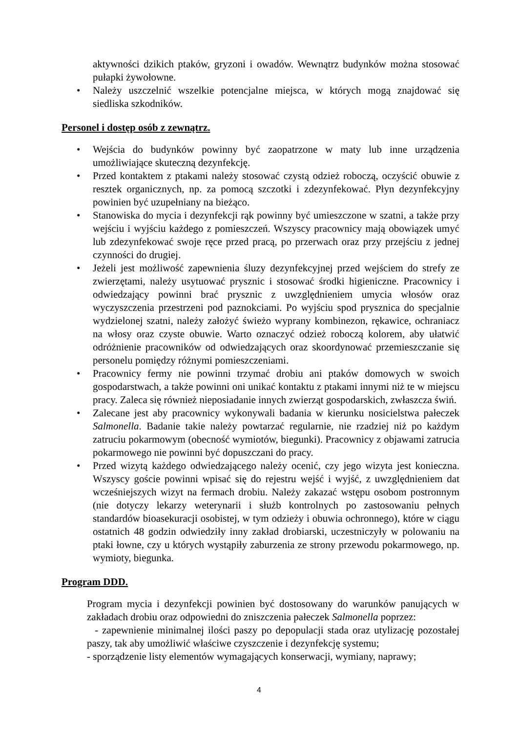aktywności dzikich ptaków, gryzoni i owadów. Wewnątrz budynków można stosować pułapki żywołowne.
• Należy uszczelnić wszelkie potencjalne miejsca, w których mogą znajdować się siedliska szkodników.
Personel i dostęp osób z zewnątrz.
• Wejścia do budynków powinny być zaopatrzone w maty lub inne urządzenia umożliwiające skuteczną dezynfekcję.
• Przed kontaktem z ptakami należy stosować czystą odzież roboczą, oczyścić obuwie z resztek organicznych, np. za pomocą szczotki i zdezynfekować. Płyn dezynfekcyjny powinien być uzupełniany na bieżąco.
• Stanowiska do mycia i dezynfekcji rąk powinny być umieszczone w szatni, a także przy wejściu i wyjściu każdego z pomieszczeń. Wszyscy pracownicy mają obowiązek umyć lub zdezynfekować swoje ręce przed pracą, po przerwach oraz przy przejściu z jednej czynności do drugiej.
• Jeżeli jest możliwość zapewnienia śluzy dezynfekcyjnej przed wejściem do strefy ze zwierzętami, należy usytuować prysznic i stosować środki higieniczne. Pracownicy i odwiedzający powinni brać prysznic z uwzględnieniem umycia włosów oraz wyczyszczenia przestrzeni pod paznokciami. Po wyjściu spod prysznica do specjalnie wydzielonej szatni, należy założyć świeżo wyprany kombinezon, rękawice, ochraniacz na włosy oraz czyste obuwie. Warto oznaczyć odzież roboczą kolorem, aby ułatwić odróżnienie pracowników od odwiedzających oraz skoordynować przemieszczanie się personelu pomiędzy różnymi pomieszczeniami.
• Pracownicy fermy nie powinni trzymać drobiu ani ptaków domowych w swoich gospodarstwach, a także powinni oni unikać kontaktu z ptakami innymi niż te w miejscu pracy. Zaleca się również nieposiadanie innych zwierząt gospodarskich, zwłaszcza świń.
• Zalecane jest aby pracownicy wykonywali badania w kierunku nosicielstwa pałeczek Salmonella. Badanie takie należy powtarzać regularnie, nie rzadziej niż po każdym zatruciu pokarmowym (obecność wymiotów, biegunki). Pracownicy z objawami zatrucia pokarmowego nie powinni być dopuszczani do pracy.
• Przed wizytą każdego odwiedzającego należy ocenić, czy jego wizyta jest konieczna. Wszyscy goście powinni wpisać się do rejestru wejść i wyjść, z uwzględnieniem dat wcześniejszych wizyt na fermach drobiu. Należy zakazać wstępu osobom postronnym (nie dotyczy lekarzy weterynarii i służb kontrolnych po zastosowaniu pełnych standardów bioasekuracji osobistej, w tym odzieży i obuwia ochronnego), które w ciągu ostatnich 48 godzin odwiedziły inny zakład drobiarski, uczestniczyły w polowaniu na ptaki łowne, czy u których wystąpiły zaburzenia ze strony przewodu pokarmowego, np. wymioty, biegunka.
Program DDD.
Program mycia i dezynfekcji powinien być dostosowany do warunków panujących w zakładach drobiu oraz odpowiedni do zniszczenia pałeczek Salmonella poprzez:
- zapewnienie minimalnej ilości paszy po depopulacji stada oraz utylizację pozostałej paszy, tak aby umożliwić właściwe czyszczenie i dezynfekcję systemu;
- sporządzenie listy elementów wymagających konserwacji, wymiany, naprawy;
4